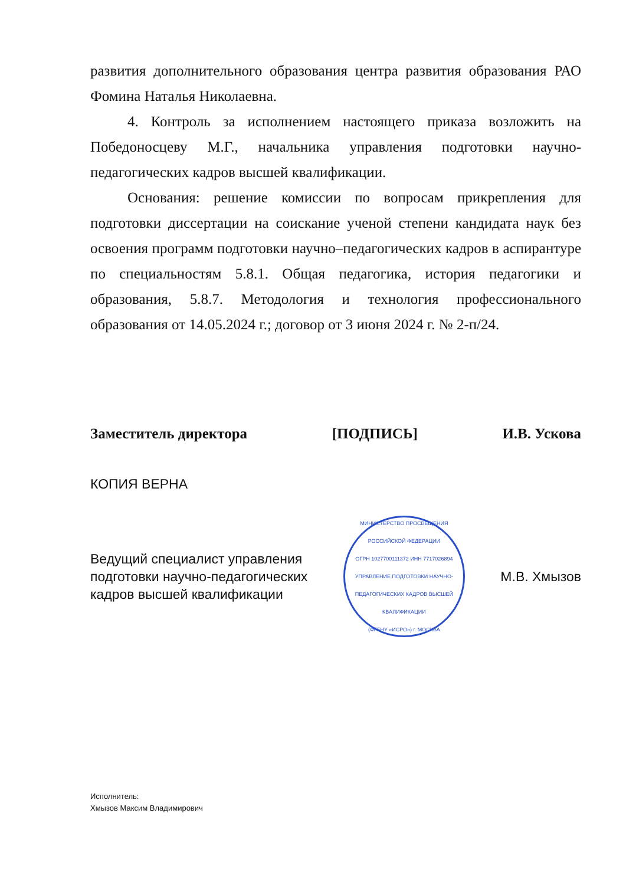развития дополнительного образования центра развития образования РАО Фомина Наталья Николаевна.
4. Контроль за исполнением настоящего приказа возложить на Победоносцеву М.Г., начальника управления подготовки научно-педагогических кадров высшей квалификации.
Основания: решение комиссии по вопросам прикрепления для подготовки диссертации на соискание ученой степени кандидата наук без освоения программ подготовки научно–педагогических кадров в аспирантуре по специальностям 5.8.1. Общая педагогика, история педагогики и образования, 5.8.7. Методология и технология профессионального образования от 14.05.2024 г.; договор от 3 июня 2024 г. № 2-п/24.
Заместитель директора [ПОДПИСЬ] И.В. Ускова
КОПИЯ ВЕРНА
Ведущий специалист управления
подготовки научно-педагогических
кадров высшей квалификации
МИНИСТЕРСТВО ПРОСВЕЩЕНИЯ РОССИЙСКОЙ ФЕДЕРАЦИИ
ОГРН 1027700111372 ИНН 7717026894
УПРАВЛЕНИЕ ПОДГОТОВКИ НАУЧНО-ПЕДАГОГИЧЕСКИХ КАДРОВ ВЫСШЕЙ КВАЛИФИКАЦИИ
(ФГБНУ «ИСРО») г. МОСКВА
М.В. Хмызов
Исполнитель:
Хмызов Максим Владимирович